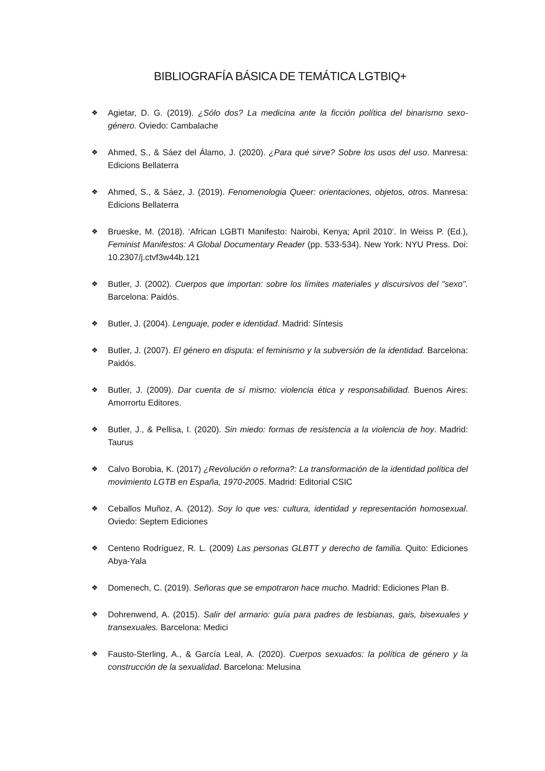BIBLIOGRAFÍA BÁSICA DE TEMÁTICA LGTBIQ+
❖ Agietar, D. G. (2019). ¿Sólo dos? La medicina ante la ficción política del binarismo sexo-género. Oviedo: Cambalache
❖ Ahmed, S., & Sáez del Álamo, J. (2020). ¿Para qué sirve? Sobre los usos del uso. Manresa: Edicions Bellaterra
❖ Ahmed, S., & Sáez, J. (2019). Fenomenologia Queer: orientaciones, objetos, otros. Manresa: Edicions Bellaterra
❖ Brueske, M. (2018). ‘African LGBTI Manifesto: Nairobi, Kenya; April 2010’. In Weiss P. (Ed.), Feminist Manifestos: A Global Documentary Reader (pp. 533-534). New York: NYU Press. Doi: 10.2307/j.ctvf3w44b.121
❖ Butler, J. (2002). Cuerpos que importan: sobre los límites materiales y discursivos del "sexo". Barcelona: Paidós.
❖ Butler, J. (2004). Lenguaje, poder e identidad. Madrid: Síntesis
❖ Butler, J. (2007). El género en disputa: el feminismo y la subversión de la identidad. Barcelona: Paidós.
❖ Butler, J. (2009). Dar cuenta de sí mismo: violencia ética y responsabilidad. Buenos Aires: Amorrortu Editores.
❖ Butler, J., & Pellisa, I. (2020). Sin miedo: formas de resistencia a la violencia de hoy. Madrid: Taurus
❖ Calvo Borobia, K. (2017) ¿Revolución o reforma?: La transformación de la identidad política del movimiento LGTB en España, 1970-2005. Madrid: Editorial CSIC
❖ Ceballos Muñoz, A. (2012). Soy lo que ves: cultura, identidad y representación homosexual. Oviedo: Septem Ediciones
❖ Centeno Rodríguez, R. L. (2009) Las personas GLBTT y derecho de familia. Quito: Ediciones Abya-Yala
❖ Domenech, C. (2019). Señoras que se empotraron hace mucho. Madrid: Ediciones Plan B.
❖ Dohrenwend, A. (2015). Salir del armario: guía para padres de lesbianas, gais, bisexuales y transexuales. Barcelona: Medici
❖ Fausto-Sterling, A., & García Leal, A. (2020). Cuerpos sexuados: la política de género y la construcción de la sexualidad. Barcelona: Melusina